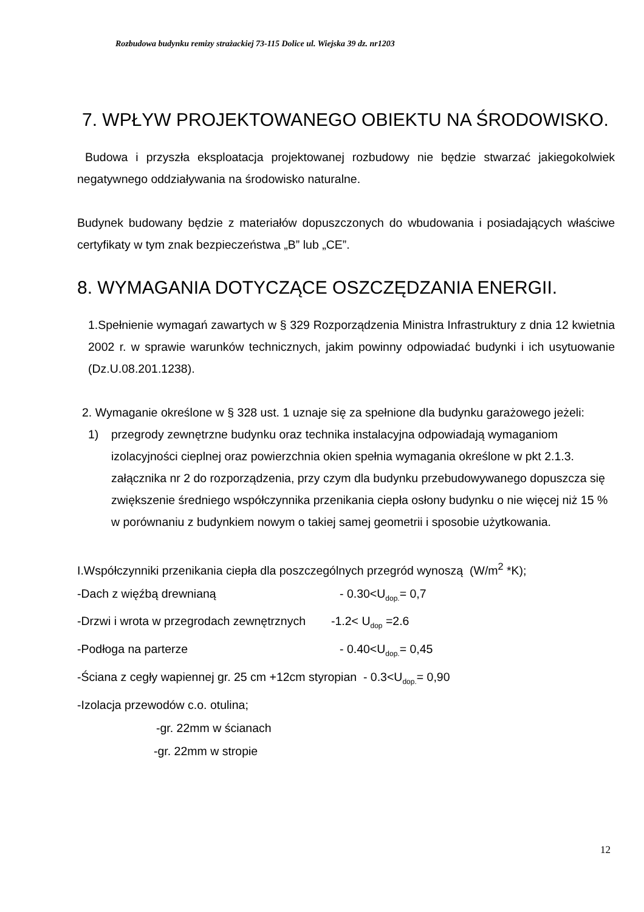Rozbudowa budynku remizy strażackiej 73-115 Dolice ul. Wiejska 39 dz. nr1203
7. WPŁYW PROJEKTOWANEGO OBIEKTU NA ŚRODOWISKO.
Budowa i przyszła eksploatacja projektowanej rozbudowy nie będzie stwarzać jakiegokolwiek negatywnego oddziaływania na środowisko naturalne.
Budynek budowany będzie z materiałów dopuszczonych do wbudowania i posiadających właściwe certyfikaty w tym znak bezpieczeństwa „B” lub „CE”.
8. WYMAGANIA DOTYCZĄCE OSZCZĘDZANIA ENERGII.
1.Spełnienie wymagań zawartych w § 329 Rozporządzenia Ministra Infrastruktury z dnia 12 kwietnia 2002 r. w sprawie warunków technicznych, jakim powinny odpowiadać budynki i ich usytuowanie (Dz.U.08.201.1238).
2. Wymaganie określone w § 328 ust. 1 uznaje się za spełnione dla budynku garażowego jeżeli:
1) przegrody zewnętrzne budynku oraz technika instalacyjna odpowiadają wymaganiom izolacyjności cieplnej oraz powierzchnia okien spełnia wymagania określone w pkt 2.1.3. załącznika nr 2 do rozporządzenia, przy czym dla budynku przebudowywanego dopuszcza się zwiększenie średniego współczynnika przenikania ciepła osłony budynku o nie więcej niż 15 % w porównaniu z budynkiem nowym o takiej samej geometrii i sposobie użytkowania.
I.Współczynniki przenikania ciepła dla poszczególnych przegród wynoszą (W/m<sup>2</sup> *K);
-Dach z więźbą drewnianą - 0.30<U<sub>dop.</sub>= 0,7
-Drzwi i wrota w przegrodach zewnętrznych -1.2< U<sub>dop</sub> =2.6
-Podłoga na parterze - 0.40<U<sub>dop.</sub>= 0,45
-Ściana z cegły wapiennej gr. 25 cm +12cm styropian - 0.3<U<sub>dop.</sub>= 0,90
-Izolacja przewodów c.o. otulina;
-gr. 22mm w ścianach
-gr. 22mm w stropie
12